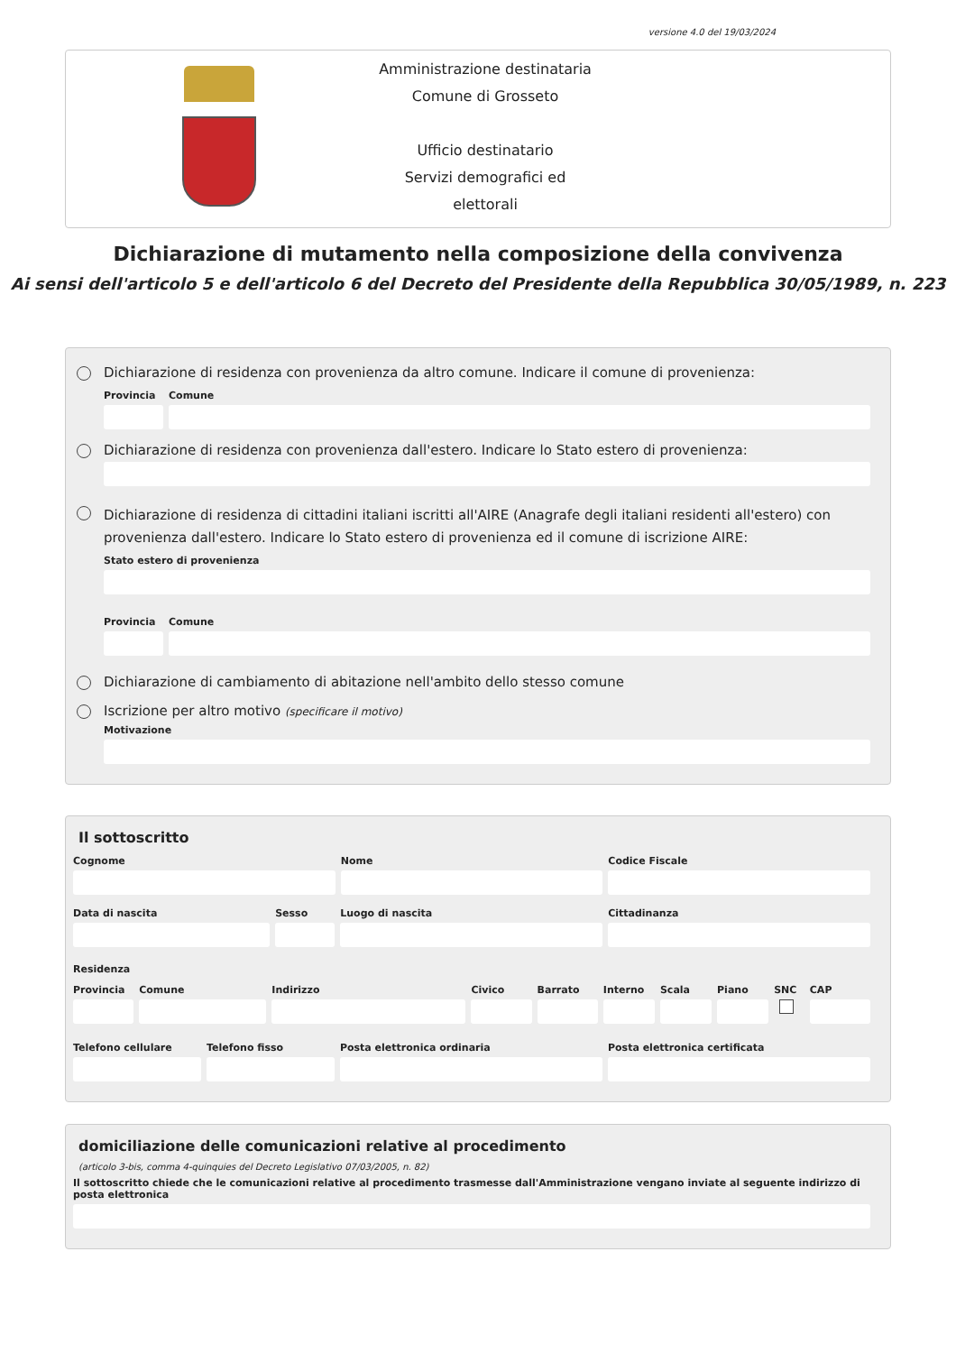versione 4.0 del 19/03/2024
Amministrazione destinataria
Comune di Grosseto
Ufficio destinatario
Servizi demografici ed elettorali
Dichiarazione di mutamento nella composizione della convivenza
Ai sensi dell'articolo 5 e dell'articolo 6 del Decreto del Presidente della Repubblica 30/05/1989, n. 223
Dichiarazione di residenza con provenienza da altro comune. Indicare il comune di provenienza:
Provincia
Comune
Dichiarazione di residenza con provenienza dall'estero. Indicare lo Stato estero di provenienza:
Dichiarazione di residenza di cittadini italiani iscritti all'AIRE (Anagrafe degli italiani residenti all'estero) con provenienza dall'estero. Indicare lo Stato estero di provenienza ed il comune di iscrizione AIRE:
Stato estero di provenienza
Provincia
Comune
Dichiarazione di cambiamento di abitazione nell'ambito dello stesso comune
Iscrizione per altro motivo (specificare il motivo)
Motivazione
Il sottoscritto
Cognome Nome Codice Fiscale
Data di nascita Sesso Luogo di nascita Cittadinanza
Residenza
Provincia Comune Indirizzo Civico Barrato Interno Scala Piano SNC CAP
Telefono cellulare Telefono fisso Posta elettronica ordinaria Posta elettronica certificata
domiciliazione delle comunicazioni relative al procedimento
(articolo 3-bis, comma 4-quinquies del Decreto Legislativo 07/03/2005, n. 82)
Il sottoscritto chiede che le comunicazioni relative al procedimento trasmesse dall'Amministrazione vengano inviate al seguente indirizzo di posta elettronica